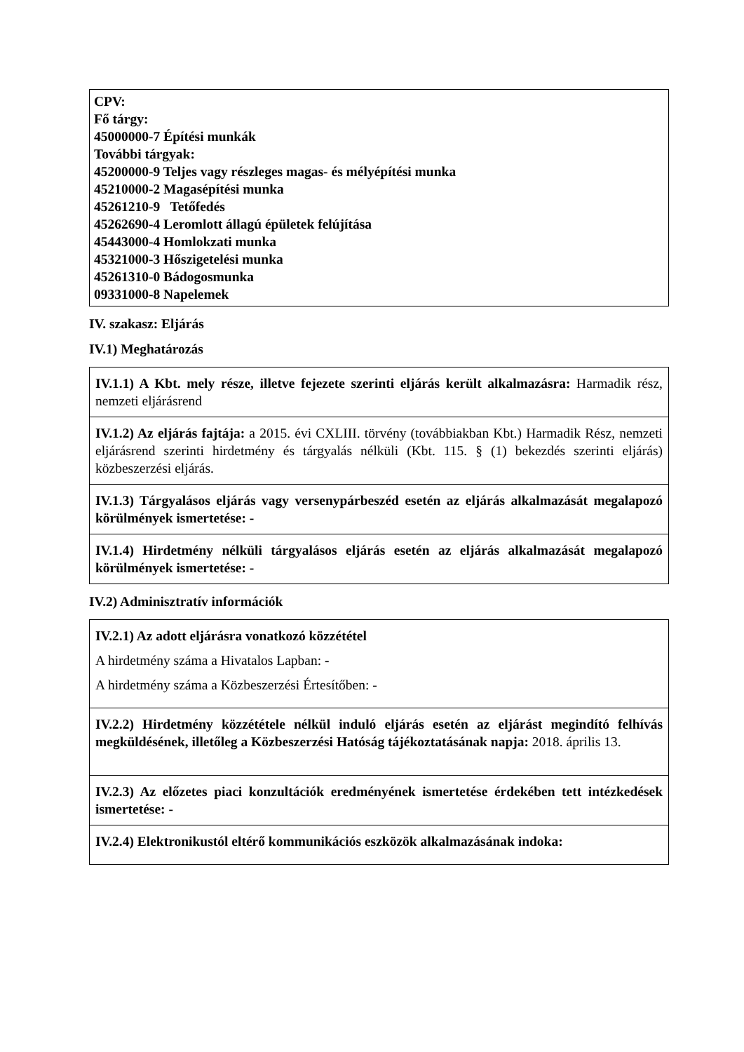| CPV: Fő tárgy: 45000000-7 Építési munkák További tárgyak: 45200000-9 Teljes vagy részleges magas- és mélyépítési munka 45210000-2 Magasépítési munka 45261210-9 Tetőfedés 45262690-4 Leromlott állagú épületek felújítása 45443000-4 Homlokzati munka 45321000-3 Hőszigetelési munka 45261310-0 Bádogosmunka 09331000-8 Napelemek |
IV. szakasz: Eljárás
IV.1) Meghatározás
| IV.1.1) A Kbt. mely része, illetve fejezete szerinti eljárás került alkalmazásra: Harmadik rész, nemzeti eljárásrend |
| IV.1.2) Az eljárás fajtája: a 2015. évi CXLIII. törvény (továbbiakban Kbt.) Harmadik Rész, nemzeti eljárásrend szerinti hirdetmény és tárgyalás nélküli (Kbt. 115. § (1) bekezdés szerinti eljárás) közbeszerzési eljárás. |
| IV.1.3) Tárgyalásos eljárás vagy versenypárbeszéd esetén az eljárás alkalmazását megalapozó körülmények ismertetése: - |
| IV.1.4) Hirdetmény nélküli tárgyalásos eljárás esetén az eljárás alkalmazását megalapozó körülmények ismertetése: - |
IV.2) Adminisztratív információk
| IV.2.1) Az adott eljárásra vonatkozó közzététel A hirdetmény száma a Hivatalos Lapban: - A hirdetmény száma a Közbeszerzési Értesítőben: - |
| IV.2.2) Hirdetmény közzététele nélkül induló eljárás esetén az eljárást megindító felhívás megküldésének, illetőleg a Közbeszerzési Hatóság tájékoztatásának napja: 2018. április 13. |
| IV.2.3) Az előzetes piaci konzultációk eredményének ismertetése érdekében tett intézkedések ismertetése: - |
| IV.2.4) Elektronikustól eltérő kommunikációs eszközök alkalmazásának indoka: |